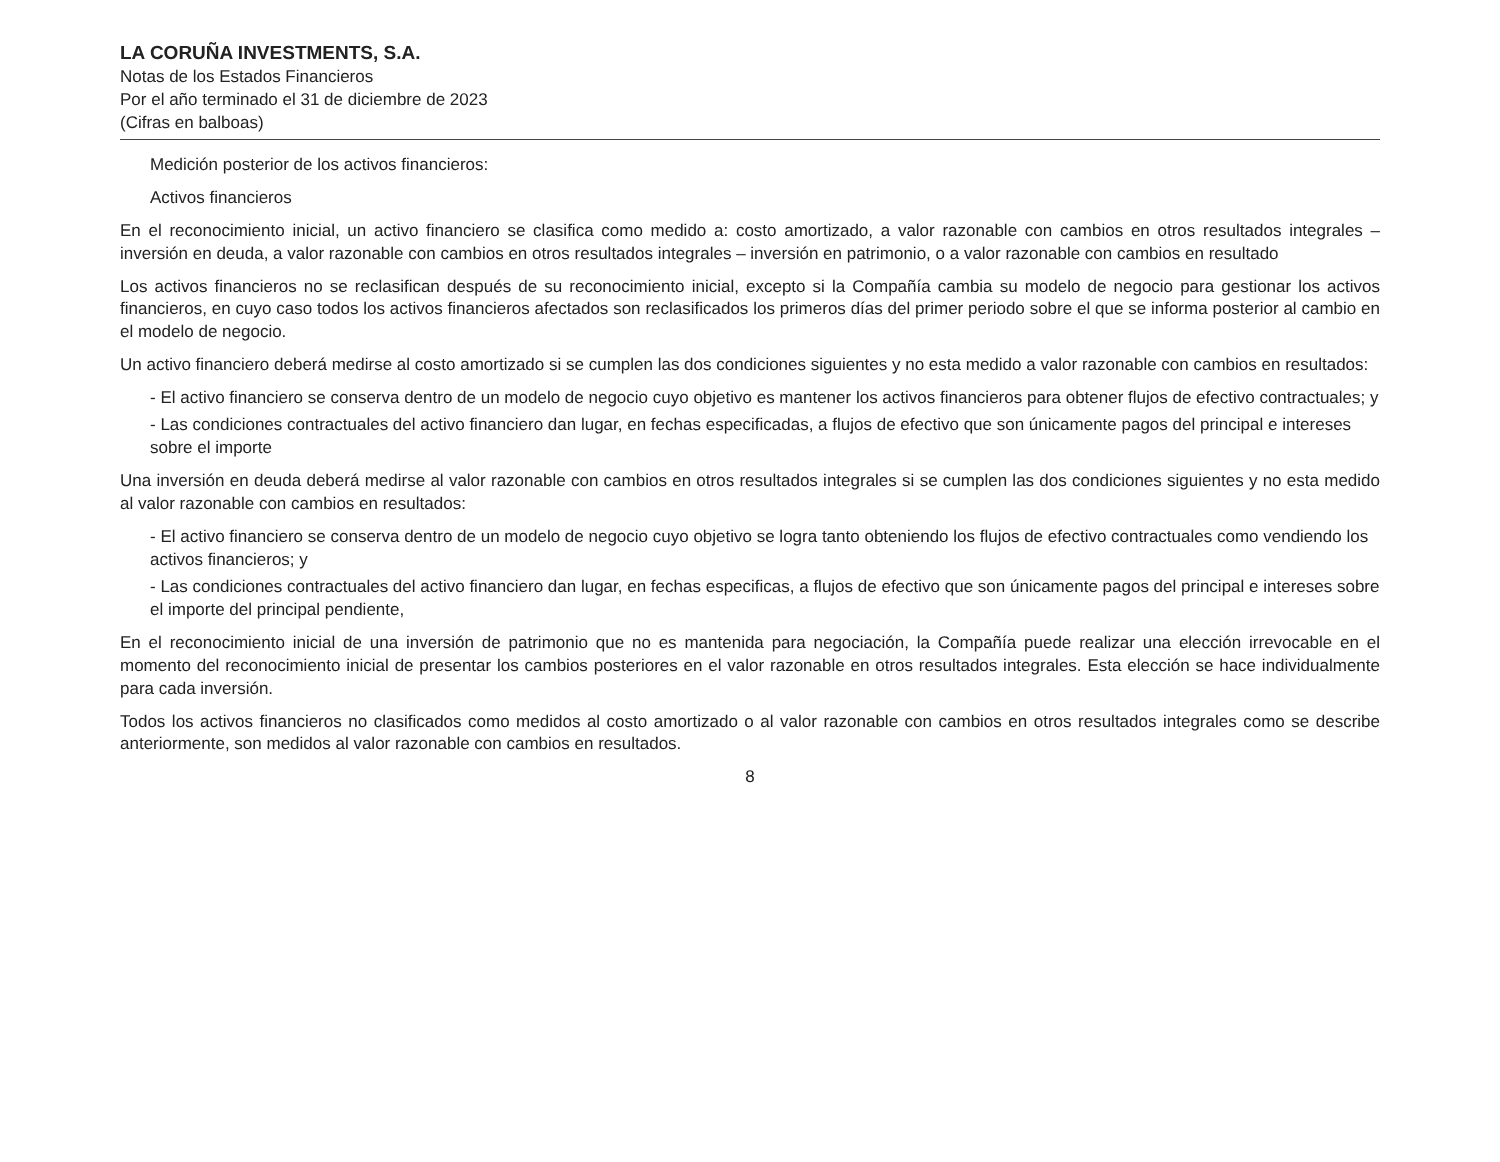LA CORUÑA INVESTMENTS, S.A.
Notas de los Estados Financieros
Por el año terminado el 31 de diciembre de 2023
(Cifras en balboas)
Medición posterior de los activos financieros:
Activos financieros
En el reconocimiento inicial, un activo financiero se clasifica como medido a: costo amortizado, a valor razonable con cambios en otros resultados integrales – inversión en deuda, a valor razonable con cambios en otros resultados integrales – inversión en patrimonio, o a valor razonable con cambios en resultado
Los activos financieros no se reclasifican después de su reconocimiento inicial, excepto si la Compañía cambia su modelo de negocio para gestionar los activos financieros, en cuyo caso todos los activos financieros afectados son reclasificados los primeros días del primer periodo sobre el que se informa posterior al cambio en el modelo de negocio.
Un activo financiero deberá medirse al costo amortizado si se cumplen las dos condiciones siguientes y no esta medido a valor razonable con cambios en resultados:
- El activo financiero se conserva dentro de un modelo de negocio cuyo objetivo es mantener los activos financieros para obtener flujos de efectivo contractuales; y
- Las condiciones contractuales del activo financiero dan lugar, en fechas especificadas, a flujos de efectivo que son únicamente pagos del principal e intereses sobre el importe
Una inversión en deuda deberá medirse al valor razonable con cambios en otros resultados integrales si se cumplen las dos condiciones siguientes y no esta medido al valor razonable con cambios en resultados:
- El activo financiero se conserva dentro de un modelo de negocio cuyo objetivo se logra tanto obteniendo los flujos de efectivo contractuales como vendiendo los activos financieros; y
- Las condiciones contractuales del activo financiero dan lugar, en fechas especificas, a flujos de efectivo que son únicamente pagos del principal e intereses sobre el importe del principal pendiente,
En el reconocimiento inicial de una inversión de patrimonio que no es mantenida para negociación, la Compañía puede realizar una elección irrevocable en el momento del reconocimiento inicial de presentar los cambios posteriores en el valor razonable en otros resultados integrales. Esta elección se hace individualmente para cada inversión.
Todos los activos financieros no clasificados como medidos al costo amortizado o al valor razonable con cambios en otros resultados integrales como se describe anteriormente, son medidos al valor razonable con cambios en resultados.
8